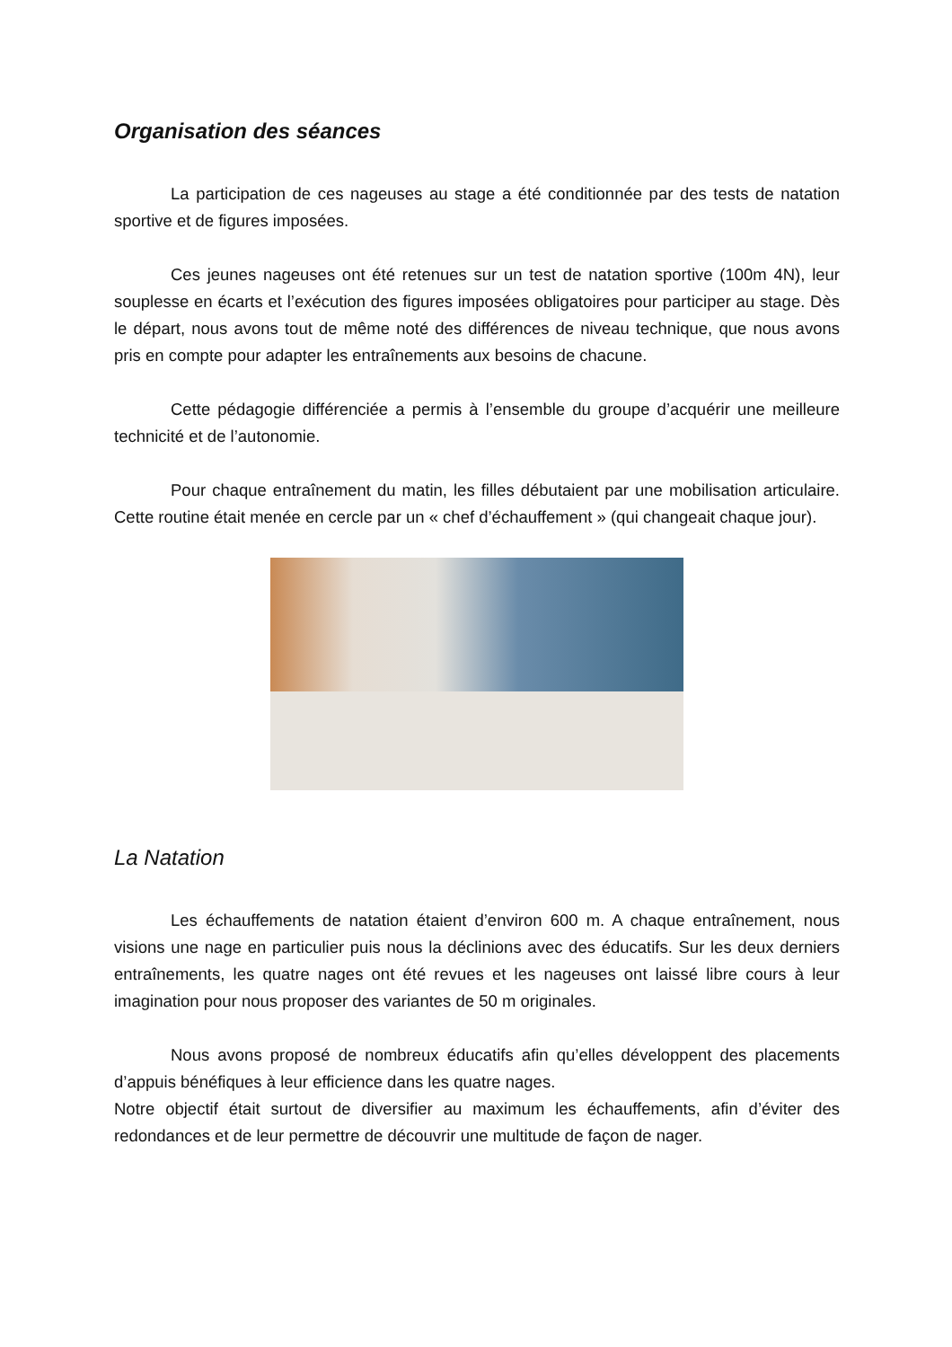Organisation des séances
La participation de ces nageuses au stage a été conditionnée par des tests de natation sportive et de figures imposées.
Ces jeunes nageuses ont été retenues sur un test de natation sportive (100m 4N), leur souplesse en écarts et l’exécution des figures imposées obligatoires pour participer au stage. Dès le départ, nous avons tout de même noté des différences de niveau technique, que nous avons pris en compte pour adapter les entraînements aux besoins de chacune.
Cette pédagogie différenciée a permis à l’ensemble du groupe d’acquérir une meilleure technicité et de l’autonomie.
Pour chaque entraînement du matin, les filles débutaient par une mobilisation articulaire. Cette routine était menée en cercle par un « chef d’échauffement » (qui changeait chaque jour).
La Natation
Les échauffements de natation étaient d’environ 600 m. A chaque entraînement, nous visions une nage en particulier puis nous la déclinions avec des éducatifs. Sur les deux derniers entraînements, les quatre nages ont été revues et les nageuses ont laissé libre cours à leur imagination pour nous proposer des variantes de 50 m originales.
Nous avons proposé de nombreux éducatifs afin qu’elles développent des placements d’appuis bénéfiques à leur efficience dans les quatre nages.
Notre objectif était surtout de diversifier au maximum les échauffements, afin d’éviter des redondances et de leur permettre de découvrir une multitude de façon de nager.